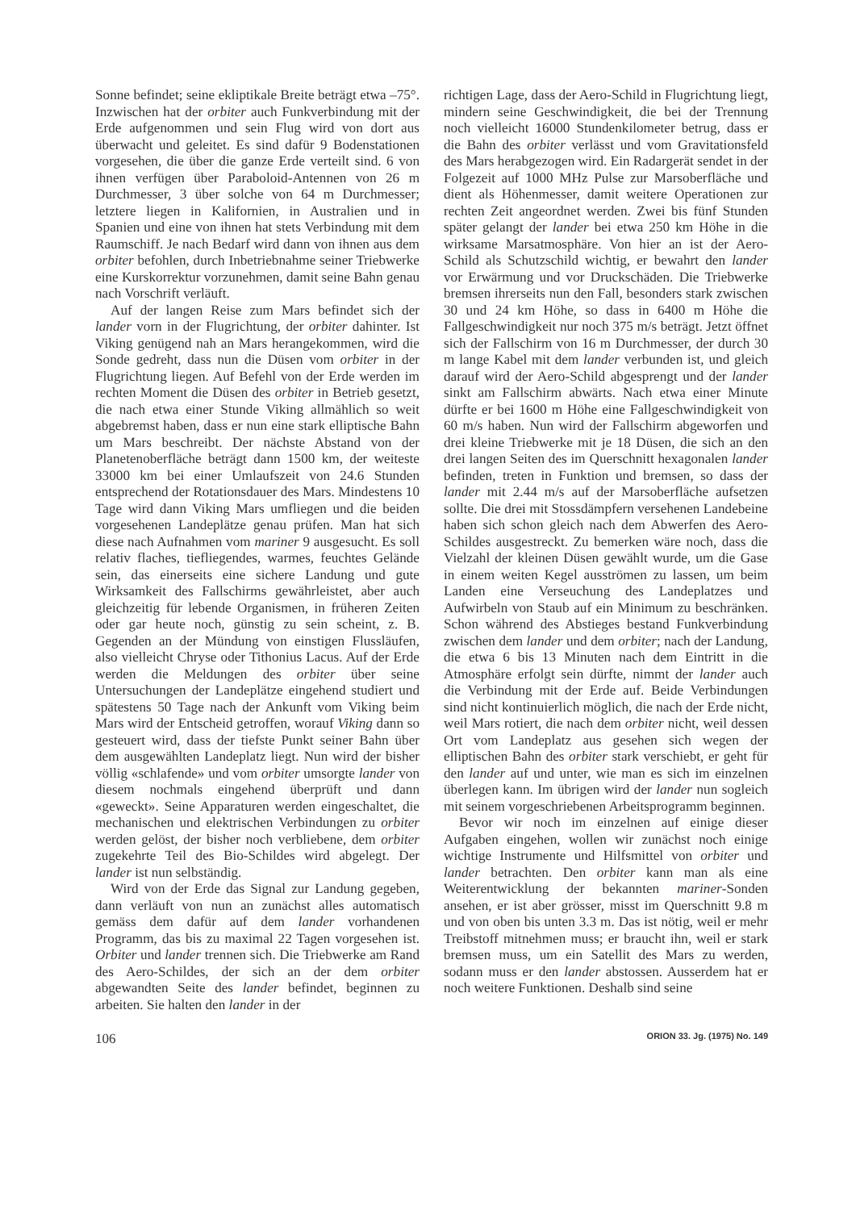Sonne befindet; seine ekliptikale Breite beträgt etwa –75°. Inzwischen hat der orbiter auch Funkverbindung mit der Erde aufgenommen und sein Flug wird von dort aus überwacht und geleitet. Es sind dafür 9 Bodenstationen vorgesehen, die über die ganze Erde verteilt sind. 6 von ihnen verfügen über Paraboloid-Antennen von 26 m Durchmesser, 3 über solche von 64 m Durchmesser; letztere liegen in Kalifornien, in Australien und in Spanien und eine von ihnen hat stets Verbindung mit dem Raumschiff. Je nach Bedarf wird dann von ihnen aus dem orbiter befohlen, durch Inbetriebnahme seiner Triebwerke eine Kurskorrektur vorzunehmen, damit seine Bahn genau nach Vorschrift verläuft.
Auf der langen Reise zum Mars befindet sich der lander vorn in der Flugrichtung, der orbiter dahinter. Ist Viking genügend nah an Mars herangekommen, wird die Sonde gedreht, dass nun die Düsen vom orbiter in der Flugrichtung liegen. Auf Befehl von der Erde werden im rechten Moment die Düsen des orbiter in Betrieb gesetzt, die nach etwa einer Stunde Viking allmählich so weit abgebremst haben, dass er nun eine stark elliptische Bahn um Mars beschreibt. Der nächste Abstand von der Planetenoberfläche beträgt dann 1500 km, der weiteste 33000 km bei einer Umlaufszeit von 24.6 Stunden entsprechend der Rotationsdauer des Mars. Mindestens 10 Tage wird dann Viking Mars umfliegen und die beiden vorgesehenen Landeplätze genau prüfen. Man hat sich diese nach Aufnahmen vom mariner 9 ausgesucht. Es soll relativ flaches, tiefliegendes, warmes, feuchtes Gelände sein, das einerseits eine sichere Landung und gute Wirksamkeit des Fallschirms gewährleistet, aber auch gleichzeitig für lebende Organismen, in früheren Zeiten oder gar heute noch, günstig zu sein scheint, z. B. Gegenden an der Mündung von einstigen Flussläufen, also vielleicht Chryse oder Tithonius Lacus. Auf der Erde werden die Meldungen des orbiter über seine Untersuchungen der Landeplätze eingehend studiert und spätestens 50 Tage nach der Ankunft vom Viking beim Mars wird der Entscheid getroffen, worauf Viking dann so gesteuert wird, dass der tiefste Punkt seiner Bahn über dem ausgewählten Landeplatz liegt. Nun wird der bisher völlig «schlafende» und vom orbiter umsorgte lander von diesem nochmals eingehend überprüft und dann «geweckt». Seine Apparaturen werden eingeschaltet, die mechanischen und elektrischen Verbindungen zu orbiter werden gelöst, der bisher noch verbliebene, dem orbiter zugekehrte Teil des Bio-Schildes wird abgelegt. Der lander ist nun selbständig.
Wird von der Erde das Signal zur Landung gegeben, dann verläuft von nun an zunächst alles automatisch gemäss dem dafür auf dem lander vorhandenen Programm, das bis zu maximal 22 Tagen vorgesehen ist. Orbiter und lander trennen sich. Die Triebwerke am Rand des Aero-Schildes, der sich an der dem orbiter abgewandten Seite des lander befindet, beginnen zu arbeiten. Sie halten den lander in der
richtigen Lage, dass der Aero-Schild in Flugrichtung liegt, mindern seine Geschwindigkeit, die bei der Trennung noch vielleicht 16000 Stundenkilometer betrug, dass er die Bahn des orbiter verlässt und vom Gravitationsfeld des Mars herabgezogen wird. Ein Radargerät sendet in der Folgezeit auf 1000 MHz Pulse zur Marsoberfläche und dient als Höhenmesser, damit weitere Operationen zur rechten Zeit angeordnet werden. Zwei bis fünf Stunden später gelangt der lander bei etwa 250 km Höhe in die wirksame Marsatmosphäre. Von hier an ist der Aero-Schild als Schutzschild wichtig, er bewahrt den lander vor Erwärmung und vor Druckschäden. Die Triebwerke bremsen ihrerseits nun den Fall, besonders stark zwischen 30 und 24 km Höhe, so dass in 6400 m Höhe die Fallgeschwindigkeit nur noch 375 m/s beträgt. Jetzt öffnet sich der Fallschirm von 16 m Durchmesser, der durch 30 m lange Kabel mit dem lander verbunden ist, und gleich darauf wird der Aero-Schild abgesprengt und der lander sinkt am Fallschirm abwärts. Nach etwa einer Minute dürfte er bei 1600 m Höhe eine Fallgeschwindigkeit von 60 m/s haben. Nun wird der Fallschirm abgeworfen und drei kleine Triebwerke mit je 18 Düsen, die sich an den drei langen Seiten des im Querschnitt hexagonalen lander befinden, treten in Funktion und bremsen, so dass der lander mit 2.44 m/s auf der Marsoberfläche aufsetzen sollte. Die drei mit Stossdämpfern versehenen Landebeine haben sich schon gleich nach dem Abwerfen des Aero-Schildes ausgestreckt. Zu bemerken wäre noch, dass die Vielzahl der kleinen Düsen gewählt wurde, um die Gase in einem weiten Kegel ausströmen zu lassen, um beim Landen eine Verseuchung des Landeplatzes und Aufwirbeln von Staub auf ein Minimum zu beschränken. Schon während des Abstieges bestand Funkverbindung zwischen dem lander und dem orbiter; nach der Landung, die etwa 6 bis 13 Minuten nach dem Eintritt in die Atmosphäre erfolgt sein dürfte, nimmt der lander auch die Verbindung mit der Erde auf. Beide Verbindungen sind nicht kontinuierlich möglich, die nach der Erde nicht, weil Mars rotiert, die nach dem orbiter nicht, weil dessen Ort vom Landeplatz aus gesehen sich wegen der elliptischen Bahn des orbiter stark verschiebt, er geht für den lander auf und unter, wie man es sich im einzelnen überlegen kann. Im übrigen wird der lander nun sogleich mit seinem vorgeschriebenen Arbeitsprogramm beginnen.
Bevor wir noch im einzelnen auf einige dieser Aufgaben eingehen, wollen wir zunächst noch einige wichtige Instrumente und Hilfsmittel von orbiter und lander betrachten. Den orbiter kann man als eine Weiterentwicklung der bekannten mariner-Sonden ansehen, er ist aber grösser, misst im Querschnitt 9.8 m und von oben bis unten 3.3 m. Das ist nötig, weil er mehr Treibstoff mitnehmen muss; er braucht ihn, weil er stark bremsen muss, um ein Satellit des Mars zu werden, sodann muss er den lander abstossen. Ausserdem hat er noch weitere Funktionen. Deshalb sind seine
106 ORION 33. Jg. (1975) No. 149